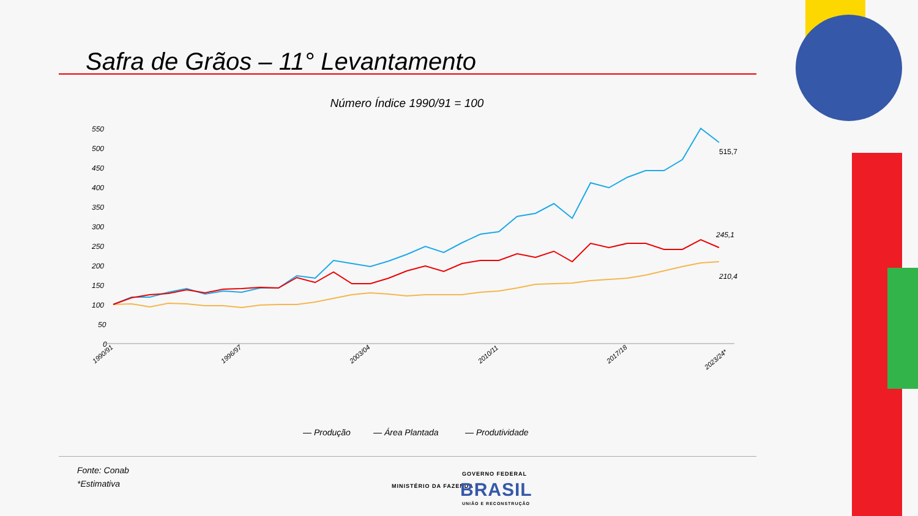Safra de Grãos – 11° Levantamento
Número Índice 1990/91 = 100
550
500
450
400
350
300
250
200
150
100
50
0
515,7
245,1
210,4
1990/91
1996/97
2003/04
2010/11
2017/18
2023/24*
— Produção
— Área Plantada
— Produtividade
Fonte: Conab
*Estimativa
MINISTÉRIO DA FAZENDA
GOVERNO FEDERAL
BRASIL
UNIÃO E RECONSTRUÇÃO